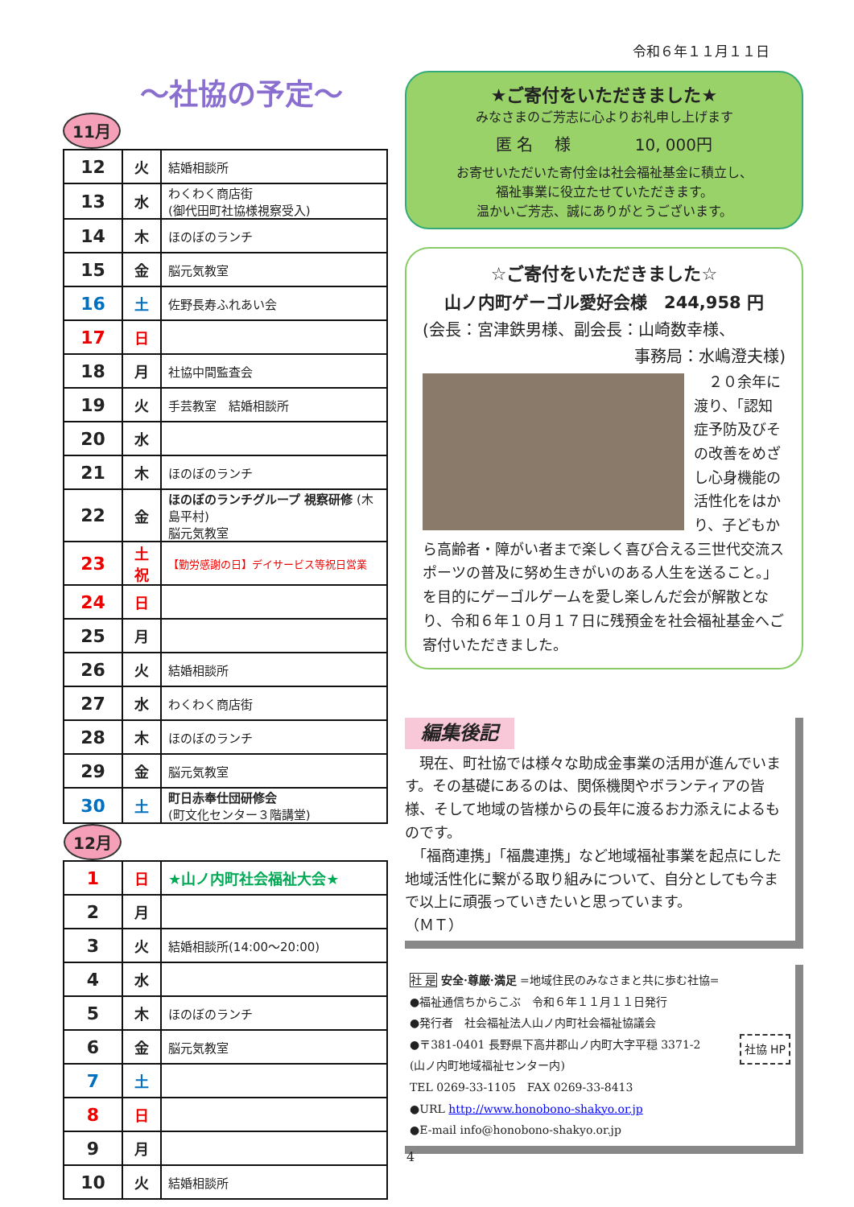令和６年１１月１１日
～社協の予定～
11月
| 12 | 火 | 結婚相談所 |
| 13 | 水 | わくわく商店街 (御代田町社協様視察受入) |
| 14 | 木 | ほのぼのランチ |
| 15 | 金 | 脳元気教室 |
| 16 | 土 | 佐野長寿ふれあい会 |
| 17 | 日 | |
| 18 | 月 | 社協中間監査会 |
| 19 | 火 | 手芸教室 結婚相談所 |
| 20 | 水 | |
| 21 | 木 | ほのぼのランチ |
| 22 | 金 | ほのぼのランチグループ 視察研修 (木島平村) 脳元気教室 |
| 23 | 土祝 | 【勤労感謝の日】デイサービス等祝日営業 |
| 24 | 日 | |
| 25 | 月 | |
| 26 | 火 | 結婚相談所 |
| 27 | 水 | わくわく商店街 |
| 28 | 木 | ほのぼのランチ |
| 29 | 金 | 脳元気教室 |
| 30 | 土 | 町日赤奉仕団研修会 (町文化センター３階講堂) |
| 12月 | | |
| 1 | 日 | ★山ノ内町社会福祉大会★ |
| 2 | 月 | |
| 3 | 火 | 結婚相談所(14:00～20:00) |
| 4 | 水 | |
| 5 | 木 | ほのぼのランチ |
| 6 | 金 | 脳元気教室 |
| 7 | 土 | |
| 8 | 日 | |
| 9 | 月 | |
| 10 | 火 | 結婚相談所 |
★ご寄付をいただきました★
みなさまのご芳志に心よりお礼申し上げます
匿 名　 様　　　　10, 000円
お寄せいただいた寄付金は社会福祉基金に積立し、
福祉事業に役立たせていただきます。
温かいご芳志、誠にありがとうございます。
☆ご寄付をいただきました☆
山ノ内町ゲーゴル愛好会様　244,958 円
(会長：宮津鉄男様、副会長：山崎数幸様、
事務局：水嶋澄夫様)
　２０余年に渡り、「認知症予防及びその改善をめざし心身機能の活性化をはかり、子どもから高齢者・障がい者まで楽しく喜び合える三世代交流スポーツの普及に努め生きがいのある人生を送ること。」を目的にゲーゴルゲームを愛し楽しんだ会が解散となり、令和６年１０月１７日に残預金を社会福祉基金へご寄付いただきました。
編集後記
　現在、町社協では様々な助成金事業の活用が進んでいます。その基礎にあるのは、関係機関やボランティアの皆様、そして地域の皆様からの長年に渡るお力添えによるものです。
　「福商連携」「福農連携」など地域福祉事業を起点にした地域活性化に繋がる取り組みについて、自分としても今まで以上に頑張っていきたいと思っています。
（ＭＴ）
社 是 安全·尊厳·満足 =地域住民のみなさまと共に歩む社協=
●福祉通信ちからこぶ　令和６年１１月１１日発行
●発行者　社会福祉法人山ノ内町社会福祉協議会
社協 HP ●〒381-0401 長野県下高井郡山ノ内町大字平穏 3371-2
(山ノ内町地域福祉センター内)
TEL 0269-33-1105　FAX 0269-33-8413
●URL http://www.honobono-shakyo.or.jp
●E-mail info@honobono-shakyo.or.jp
4